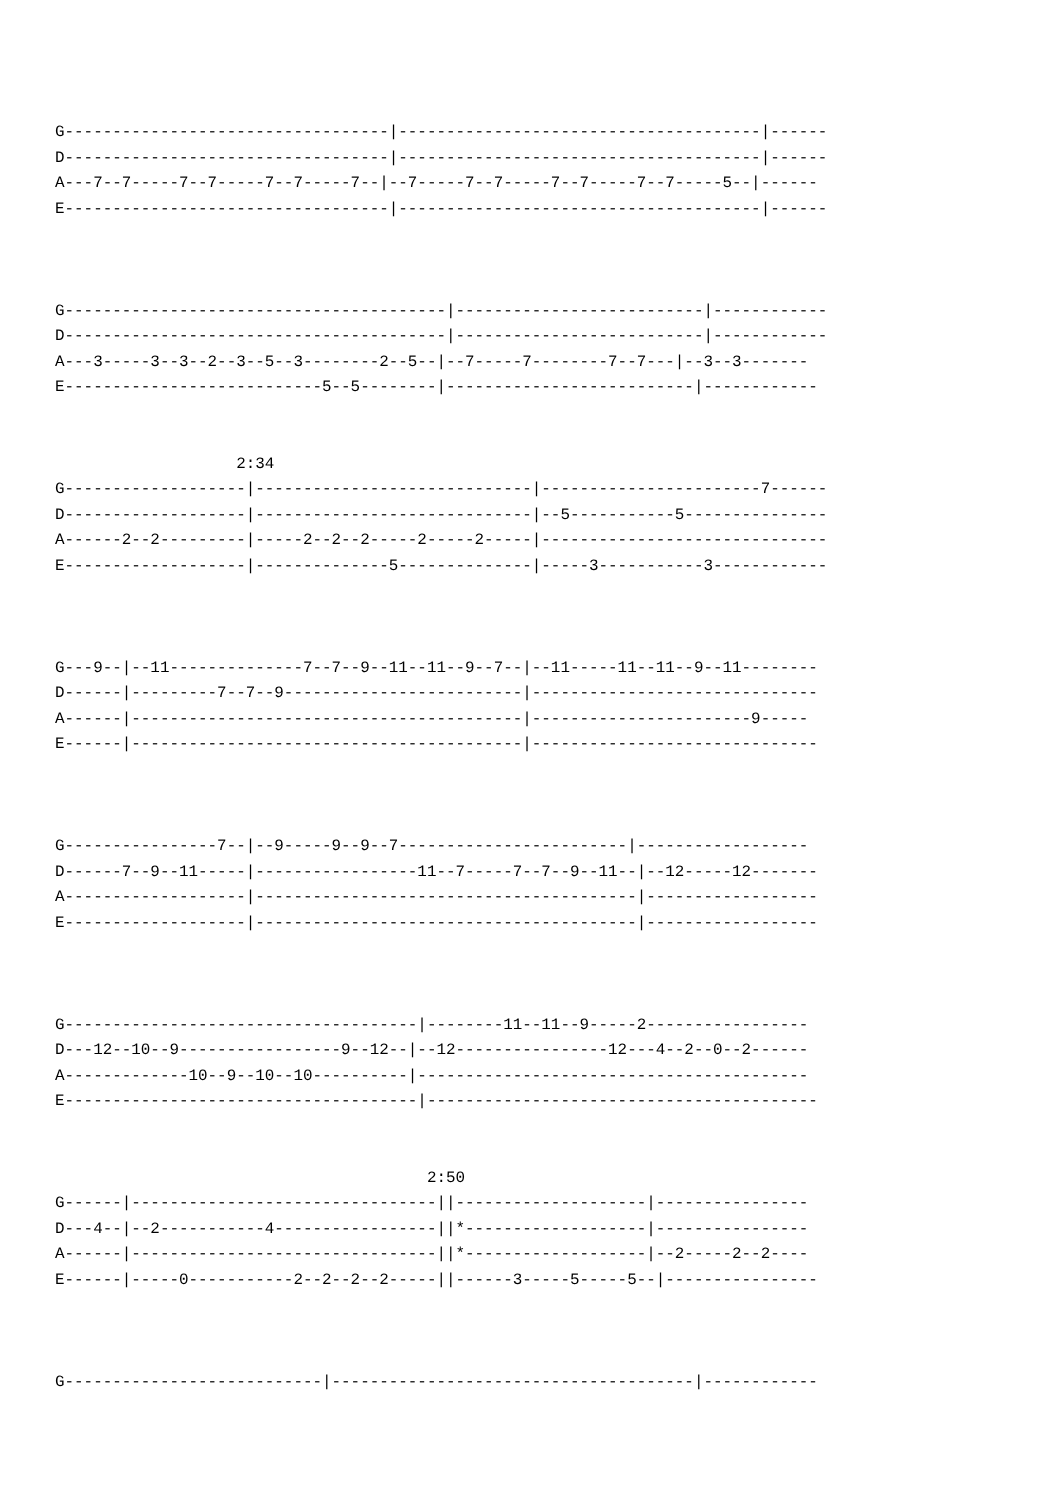G----------------------------------|--------------------------------------|------
D----------------------------------|--------------------------------------|------
A---7--7-----7--7-----7--7-----7--|--7-----7--7-----7--7-----7--7-----5--|------
E----------------------------------|--------------------------------------|------



G----------------------------------------|--------------------------|------------
D----------------------------------------|--------------------------|------------
A---3-----3--3--2--3--5--3--------2--5--|--7-----7--------7--7---|--3--3-------
E---------------------------5--5--------|--------------------------|------------


                   2:34
G-------------------|-----------------------------|-----------------------7------
D-------------------|-----------------------------|--5-----------5---------------
A------2--2---------|-----2--2--2-----2-----2-----|------------------------------
E-------------------|--------------5--------------|-----3-----------3------------



G---9--|--11--------------7--7--9--11--11--9--7--|--11-----11--11--9--11--------
D------|---------7--7--9-------------------------|------------------------------
A------|-----------------------------------------|-----------------------9-----
E------|-----------------------------------------|------------------------------



G----------------7--|--9-----9--9--7------------------------|------------------
D------7--9--11-----|-----------------11--7-----7--7--9--11--|--12-----12-------
A-------------------|----------------------------------------|------------------
E-------------------|----------------------------------------|------------------



G-------------------------------------|--------11--11--9-----2-----------------
D---12--10--9-----------------9--12--|--12----------------12---4--2--0--2------
A-------------10--9--10--10----------|-----------------------------------------
E-------------------------------------|-----------------------------------------


                                       2:50
G------|--------------------------------||--------------------|----------------
D---4--|--2-----------4-----------------||*-------------------|----------------
A------|--------------------------------||*-------------------|--2-----2--2----
E------|-----0-----------2--2--2--2-----||------3-----5-----5--|----------------



G---------------------------|--------------------------------------|------------